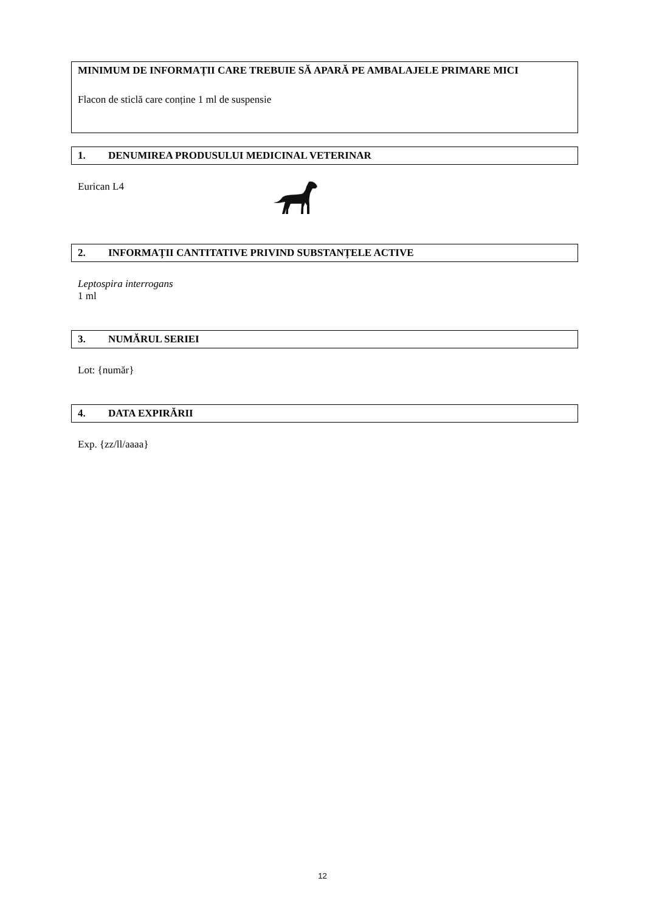MINIMUM DE INFORMAȚII CARE TREBUIE SĂ APARĂ PE AMBALAJELE PRIMARE MICI
Flacon de sticlă care conține 1 ml de suspensie
1. DENUMIREA PRODUSULUI MEDICINAL VETERINAR
Eurican L4
2. INFORMAȚII CANTITATIVE PRIVIND SUBSTANȚELE ACTIVE
Leptospira interrogans
1 ml
3. NUMĂRUL SERIEI
Lot: {număr}
4. DATA EXPIRĂRII
Exp. {zz/ll/aaaa}
12